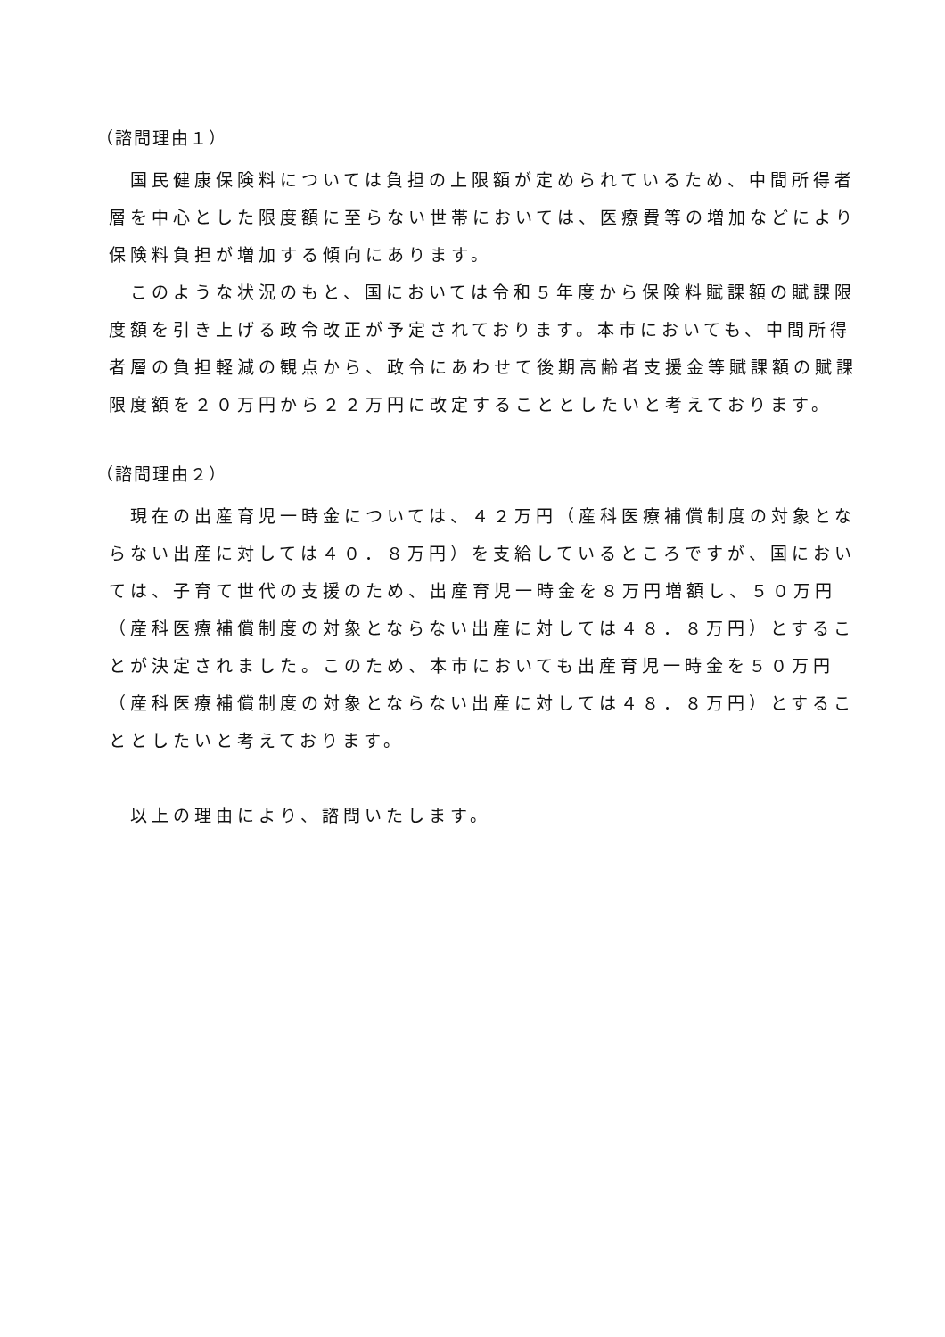（諮問理由１）
　国民健康保険料については負担の上限額が定められているため、中間所得者層を中心とした限度額に至らない世帯においては、医療費等の増加などにより保険料負担が増加する傾向にあります。
　このような状況のもと、国においては令和５年度から保険料賦課額の賦課限度額を引き上げる政令改正が予定されております。本市においても、中間所得者層の負担軽減の観点から、政令にあわせて後期高齢者支援金等賦課額の賦課限度額を２０万円から２２万円に改定することとしたいと考えております。
（諮問理由２）
　現在の出産育児一時金については、４２万円（産科医療補償制度の対象とならない出産に対しては４０．８万円）を支給しているところですが、国においては、子育て世代の支援のため、出産育児一時金を８万円増額し、５０万円（産科医療補償制度の対象とならない出産に対しては４８．８万円）とすることが決定されました。このため、本市においても出産育児一時金を５０万円（産科医療補償制度の対象とならない出産に対しては４８．８万円）とすることとしたいと考えております。
　以上の理由により、諮問いたします。